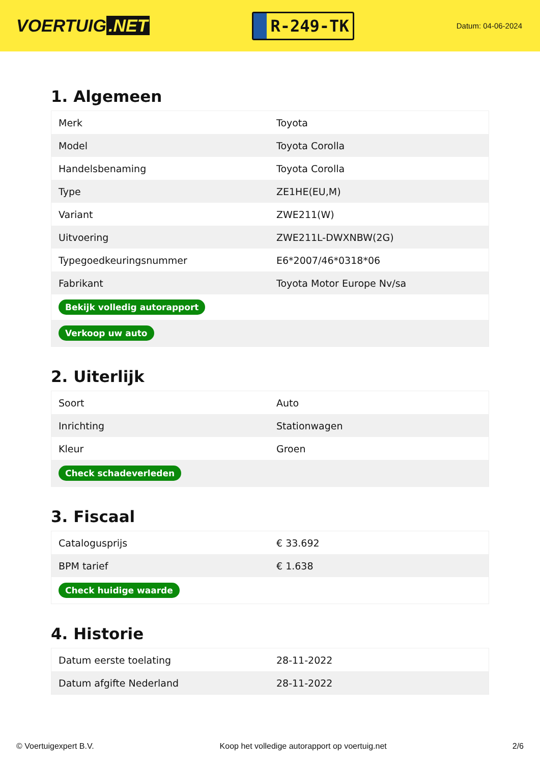VOERTUIG.NET
R-249-TK
Datum: 04-06-2024
1. Algemeen
| Merk | Toyota |
| Model | Toyota Corolla |
| Handelsbenaming | Toyota Corolla |
| Type | ZE1HE(EU,M) |
| Variant | ZWE211(W) |
| Uitvoering | ZWE211L-DWXNBW(2G) |
| Typegoedkeuringsnummer | E6*2007/46*0318*06 |
| Fabrikant | Toyota Motor Europe Nv/sa |
| Bekijk volledig autorapport | |
| Verkoop uw auto | |
2. Uiterlijk
| Soort | Auto |
| Inrichting | Stationwagen |
| Kleur | Groen |
| Check schadeverleden | |
3. Fiscaal
| Catalogusprijs | € 33.692 |
| BPM tarief | € 1.638 |
| Check huidige waarde | |
4. Historie
| Datum eerste toelating | 28-11-2022 |
| Datum afgifte Nederland | 28-11-2022 |
© Voertuigexpert B.V. Koop het volledige autorapport op voertuig.net 2/6